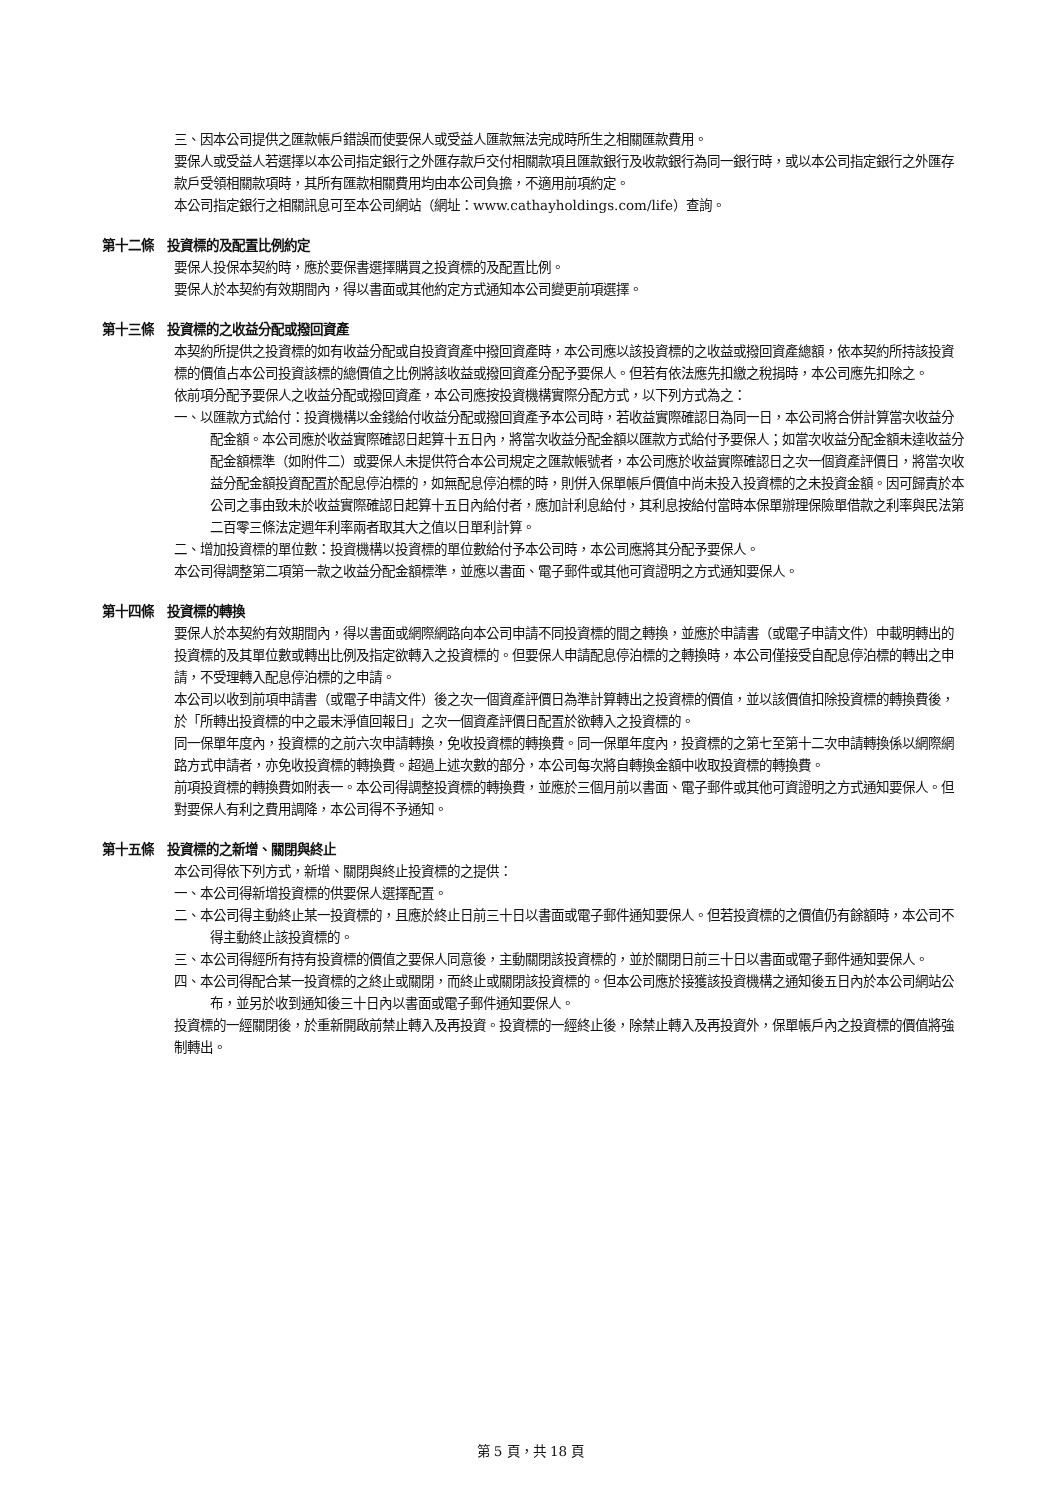三、因本公司提供之匯款帳戶錯誤而使要保人或受益人匯款無法完成時所生之相關匯款費用。
要保人或受益人若選擇以本公司指定銀行之外匯存款戶交付相關款項且匯款銀行及收款銀行為同一銀行時，或以本公司指定銀行之外匯存款戶受領相關款項時，其所有匯款相關費用均由本公司負擔，不適用前項約定。
本公司指定銀行之相關訊息可至本公司網站（網址：www.cathayholdings.com/life）查詢。
第十二條　投資標的及配置比例約定
要保人投保本契約時，應於要保書選擇購買之投資標的及配置比例。
要保人於本契約有效期間內，得以書面或其他約定方式通知本公司變更前項選擇。
第十三條　投資標的之收益分配或撥回資產
本契約所提供之投資標的如有收益分配或自投資資產中撥回資產時，本公司應以該投資標的之收益或撥回資產總額，依本契約所持該投資標的價值占本公司投資該標的總價值之比例將該收益或撥回資產分配予要保人。但若有依法應先扣繳之稅捐時，本公司應先扣除之。
依前項分配予要保人之收益分配或撥回資產，本公司應按投資機構實際分配方式，以下列方式為之：
一、以匯款方式給付：投資機構以金錢給付收益分配或撥回資產予本公司時，若收益實際確認日為同一日，本公司將合併計算當次收益分配金額。本公司應於收益實際確認日起算十五日內，將當次收益分配金額以匯款方式給付予要保人；如當次收益分配金額未達收益分配金額標準（如附件二）或要保人未提供符合本公司規定之匯款帳號者，本公司應於收益實際確認日之次一個資產評價日，將當次收益分配金額投資配置於配息停泊標的，如無配息停泊標的時，則併入保單帳戶價值中尚未投入投資標的之未投資金額。因可歸責於本公司之事由致未於收益實際確認日起算十五日內給付者，應加計利息給付，其利息按給付當時本保單辦理保險單借款之利率與民法第二百零三條法定週年利率兩者取其大之值以日單利計算。
二、增加投資標的單位數：投資機構以投資標的單位數給付予本公司時，本公司應將其分配予要保人。
本公司得調整第二項第一款之收益分配金額標準，並應以書面、電子郵件或其他可資證明之方式通知要保人。
第十四條　投資標的轉換
要保人於本契約有效期間內，得以書面或網際網路向本公司申請不同投資標的間之轉換，並應於申請書（或電子申請文件）中載明轉出的投資標的及其單位數或轉出比例及指定欲轉入之投資標的。但要保人申請配息停泊標的之轉換時，本公司僅接受自配息停泊標的轉出之申請，不受理轉入配息停泊標的之申請。
本公司以收到前項申請書（或電子申請文件）後之次一個資產評價日為準計算轉出之投資標的價值，並以該價值扣除投資標的轉換費後，於「所轉出投資標的中之最末淨值回報日」之次一個資產評價日配置於欲轉入之投資標的。
同一保單年度內，投資標的之前六次申請轉換，免收投資標的轉換費。同一保單年度內，投資標的之第七至第十二次申請轉換係以網際網路方式申請者，亦免收投資標的轉換費。超過上述次數的部分，本公司每次將自轉換金額中收取投資標的轉換費。
前項投資標的轉換費如附表一。本公司得調整投資標的轉換費，並應於三個月前以書面、電子郵件或其他可資證明之方式通知要保人。但對要保人有利之費用調降，本公司得不予通知。
第十五條　投資標的之新增、關閉與終止
本公司得依下列方式，新增、關閉與終止投資標的之提供：
一、本公司得新增投資標的供要保人選擇配置。
二、本公司得主動終止某一投資標的，且應於終止日前三十日以書面或電子郵件通知要保人。但若投資標的之價值仍有餘額時，本公司不得主動終止該投資標的。
三、本公司得經所有持有投資標的價值之要保人同意後，主動關閉該投資標的，並於關閉日前三十日以書面或電子郵件通知要保人。
四、本公司得配合某一投資標的之終止或關閉，而終止或關閉該投資標的。但本公司應於接獲該投資機構之通知後五日內於本公司網站公布，並另於收到通知後三十日內以書面或電子郵件通知要保人。
投資標的一經關閉後，於重新開啟前禁止轉入及再投資。投資標的一經終止後，除禁止轉入及再投資外，保單帳戶內之投資標的價值將強制轉出。
第 5 頁，共 18 頁